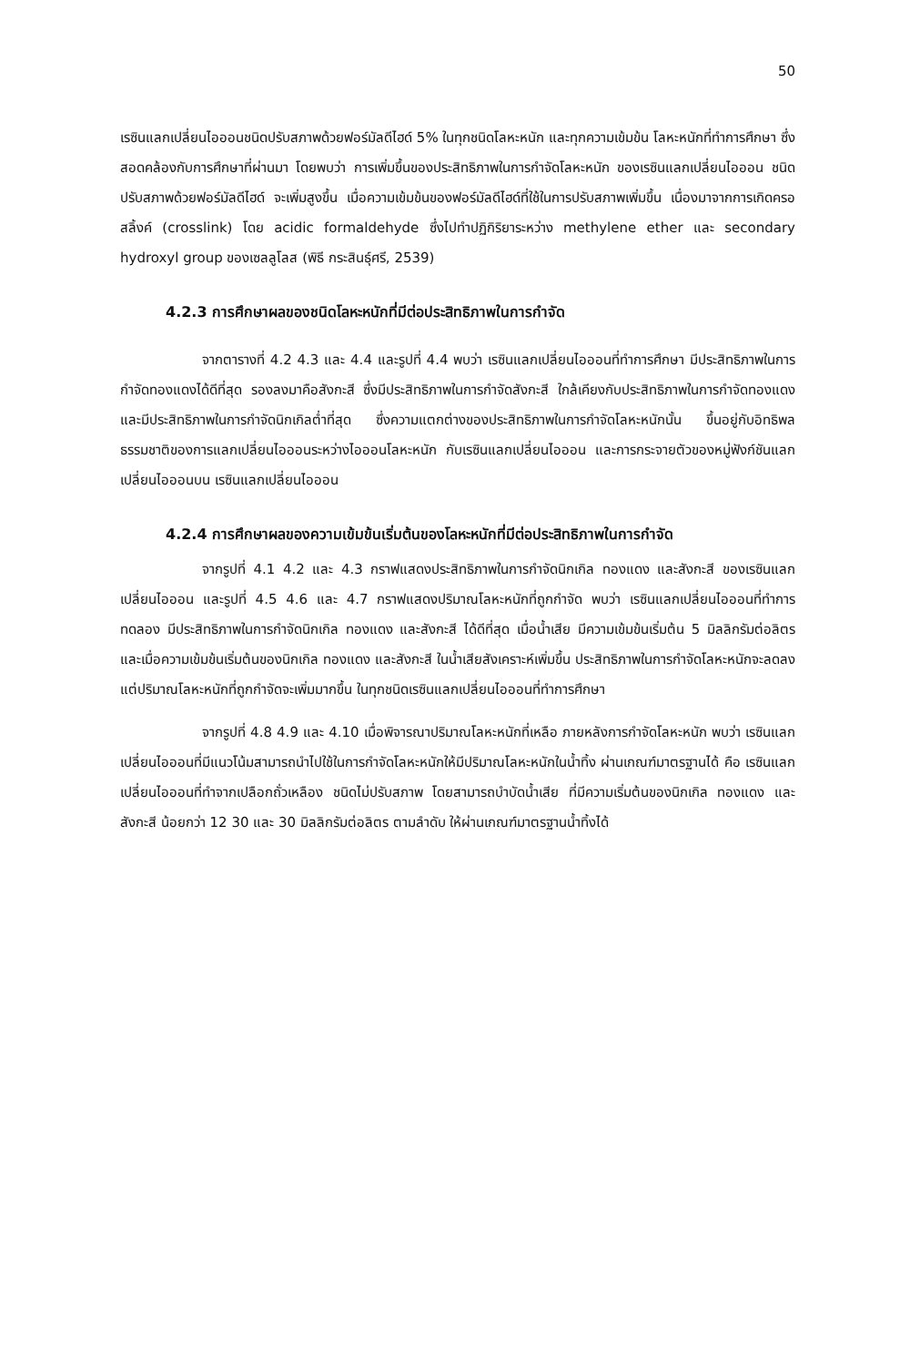50
เรซินแลกเปลี่ยนไอออนชนิดปรับสภาพด้วยฟอร์มัลดีไฮด์ 5% ในทุกชนิดโลหะหนัก และทุกความเข้มข้น โลหะหนักที่ทำการศึกษา ซึ่งสอดคล้องกับการศึกษาที่ผ่านมา โดยพบว่า การเพิ่มขึ้นของประสิทธิภาพในการกำจัดโลหะหนัก ของเรซินแลกเปลี่ยนไอออน ชนิดปรับสภาพด้วยฟอร์มัลดีไฮด์ จะเพิ่มสูงขึ้น เมื่อความเข้มข้นของฟอร์มัลดีไฮด์ที่ใช้ในการปรับสภาพเพิ่มขึ้น เนื่องมาจากการเกิดครอสลิ้งค์ (crosslink) โดย acidic formaldehyde ซึ่งไปทำปฏิกิริยาระหว่าง methylene ether และ secondary hydroxyl group ของเซลลูโลส (พิธี กระสินธุ์ศรี, 2539)
4.2.3 การศึกษาผลของชนิดโลหะหนักที่มีต่อประสิทธิภาพในการกำจัด
จากตารางที่ 4.2 4.3 และ 4.4 และรูปที่ 4.4 พบว่า เรซินแลกเปลี่ยนไอออนที่ทำการศึกษา มีประสิทธิภาพในการกำจัดทองแดงได้ดีที่สุด รองลงมาคือสังกะสี ซึ่งมีประสิทธิภาพในการกำจัดสังกะสี ใกล้เคียงกับประสิทธิภาพในการกำจัดทองแดง และมีประสิทธิภาพในการกำจัดนิกเกิลต่ำที่สุด ซึ่งความแตกต่างของประสิทธิภาพในการกำจัดโลหะหนักนั้น ขึ้นอยู่กับอิทธิพลธรรมชาติของการแลกเปลี่ยนไอออนระหว่างไอออนโลหะหนัก กับเรซินแลกเปลี่ยนไอออน และการกระจายตัวของหมู่ฟังก์ชันแลกเปลี่ยนไอออนบน เรซินแลกเปลี่ยนไอออน
4.2.4 การศึกษาผลของความเข้มข้นเริ่มต้นของโลหะหนักที่มีต่อประสิทธิภาพในการกำจัด
จากรูปที่ 4.1 4.2 และ 4.3 กราฟแสดงประสิทธิภาพในการกำจัดนิกเกิล ทองแดง และสังกะสี ของเรซินแลกเปลี่ยนไอออน และรูปที่ 4.5 4.6 และ 4.7 กราฟแสดงปริมาณโลหะหนักที่ถูกกำจัด พบว่า เรซินแลกเปลี่ยนไอออนที่ทำการทดลอง มีประสิทธิภาพในการกำจัดนิกเกิล ทองแดง และสังกะสี ได้ดีที่สุด เมื่อน้ำเสีย มีความเข้มข้นเริ่มต้น 5 มิลลิกรัมต่อลิตร และเมื่อความเข้มข้นเริ่มต้นของนิกเกิล ทองแดง และสังกะสี ในน้ำเสียสังเคราะห์เพิ่มขึ้น ประสิทธิภาพในการกำจัดโลหะหนักจะลดลง แต่ปริมาณโลหะหนักที่ถูกกำจัดจะเพิ่มมากขึ้น ในทุกชนิดเรซินแลกเปลี่ยนไอออนที่ทำการศึกษา
จากรูปที่ 4.8 4.9 และ 4.10 เมื่อพิจารณาปริมาณโลหะหนักที่เหลือ ภายหลังการกำจัดโลหะหนัก พบว่า เรซินแลกเปลี่ยนไอออนที่มีแนวโน้มสามารถนำไปใช้ในการกำจัดโลหะหนักให้มีปริมาณโลหะหนักในน้ำทิ้ง ผ่านเกณฑ์มาตรฐานได้ คือ เรซินแลกเปลี่ยนไอออนที่ทำจากเปลือกถั่วเหลือง ชนิดไม่ปรับสภาพ โดยสามารถบำบัดน้ำเสีย ที่มีความเริ่มต้นของนิกเกิล ทองแดง และสังกะสี น้อยกว่า 12 30 และ 30 มิลลิกรัมต่อลิตร ตามลำดับ ให้ผ่านเกณฑ์มาตรฐานน้ำทิ้งได้